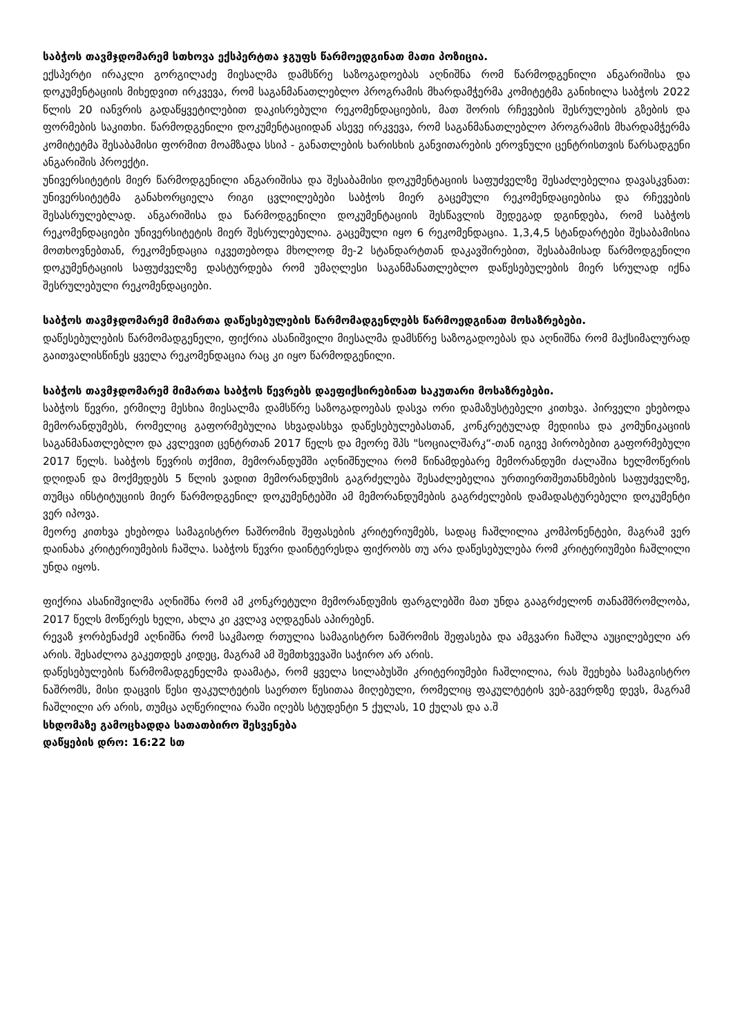საბჭოს თავმჯდომარემ სთხოვა ექსპერტთა ჯგუფს წარმოედგინათ მათი პოზიცია.
ექსპერტი ირაკლი გორგილაძე მიესალმა დამსწრე საზოგადოებას აღნიშნა რომ წარმოდგენილი ანგარიშისა და დოკუმენტაციის მიხედვით ირკვევა, რომ საგანმანათლებლო პროგრამის მხარდამჭერმა კომიტეტმა განიხილა საბჭოს 2022 წლის 20 იანვრის გადაწყვეტილებით დაკისრებული რეკომენდაციების, მათ შორის რჩევების შესრულების გზების და ფორმების საკითხი. წარმოდგენილი დოკუმენტაციიდან ასევე ირკვევა, რომ საგანმანათლებლო პროგრამის მხარდამჭერმა კომიტეტმა შესაბამისი ფორმით მოამზადა სსიპ - განათლების ხარისხის განვითარების ეროვნული ცენტრისთვის წარსადგენი ანგარიშის პროექტი.
უნივერსიტეტის მიერ წარმოდგენილი ანგარიშისა და შესაბამისი დოკუმენტაციის საფუძველზე შესაძლებელია დავასკვნათ: უნივერსიტეტმა განახორციელა რიგი ცვლილებები საბჭოს მიერ გაცემული რეკომენდაციებისა და რჩევების შესასრულებლად. ანგარიშისა და წარმოდგენილი დოკუმენტაციის შესწავლის შედეგად დგინდება, რომ საბჭოს რეკომენდაციები უნივერსიტეტის მიერ შესრულებულია. გაცემული იყო 6 რეკომენდაცია. 1,3,4,5 სტანდარტები შესაბამისია მოთხოვნებთან, რეკომენდაცია იკვეთებოდა მხოლოდ მე-2 სტანდარტთან დაკავშირებით, შესაბამისად წარმოდგენილი დოკუმენტაციის საფუძველზე დასტურდება რომ უმაღლესი საგანმანათლებლო დაწესებულების მიერ სრულად იქნა შესრულებული რეკომენდაციები.
საბჭოს თავმჯდომარემ მიმართა დაწესებულების წარმომადგენლებს წარმოედგინათ მოსაზრებები.
დაწესებულების წარმომადგენელი, ფიქრია ასანიშვილი მიესალმა დამსწრე საზოგადოებას და აღნიშნა რომ მაქსიმალურად გაითვალისწინეს ყველა რეკომენდაცია რაც კი იყო წარმოდგენილი.
საბჭოს თავმჯდომარემ მიმართა საბჭოს წევრებს დაეფიქსირებინათ საკუთარი მოსაზრებები.
საბჭოს წევრი, ერმილე მესხია მიესალმა დამსწრე საზოგადოებას დასვა ორი დამაზუსტებელი კითხვა. პირველი ეხებოდა მემორანდუმებს, რომელიც გაფორმებულია სხვადასხვა დაწესებულებასთან, კონკრეტულად მედიისა და კომუნიკაციის საგანმანათლებლო და კვლევით ცენტრთან 2017 წელს და მეორე შპს "სოციალშარკ“-თან იგივე პირობებით გაფორმებული 2017 წელს. საბჭოს წევრის თქმით, მემორანდუმში აღნიშნულია რომ წინამდებარე მემორანდუმი ძალაშია ხელმოწერის დღიდან და მოქმედებს 5 წლის ვადით მემორანდუმის გაგრძელება შესაძლებელია ურთიერთშეთანხმების საფუძველზე, თუმცა ინსტიტუციის მიერ წარმოდგენილ დოკუმენტებში ამ მემორანდუმების გაგრძელების დამადასტურებელი დოკუმენტი ვერ იპოვა.
მეორე კითხვა ეხებოდა სამაგისტრო ნაშრომის შეფასების კრიტერიუმებს, სადაც ჩაშლილია კომპონენტები, მაგრამ ვერ დაინახა კრიტერიუმების ჩაშლა. საბჭოს წევრი დაინტერესდა ფიქრობს თუ არა დაწესებულება რომ კრიტერიუმები ჩაშლილი უნდა იყოს.
ფიქრია ასანიშვილმა აღნიშნა რომ ამ კონკრეტული მემორანდუმის ფარგლებში მათ უნდა გააგრძელონ თანამშრომლობა, 2017 წელს მოწერეს ხელი, ახლა კი კვლავ აღდგენას აპირებენ.
რევაზ ჯორბენაძემ აღნიშნა რომ საკმაოდ რთულია სამაგისტრო ნაშრომის შეფასება და ამგვარი ჩაშლა აუცილებელი არ არის. შესაძლოა გაკეთდეს კიდეც, მაგრამ ამ შემთხვევაში საჭირო არ არის.
დაწესებულების წარმომადგენელმა დაამატა, რომ ყველა სილაბუსში კრიტერიუმები ჩაშლილია, რას შეეხება სამაგისტრო ნაშრომს, მისი დაცვის წესი ფაკულტეტის საერთო წესითაა მიღებული, რომელიც ფაკულტეტის ვებ-გვერდზე დევს, მაგრამ ჩაშლილი არ არის, თუმცა აღწერილია რაში იღებს სტუდენტი 5 ქულას, 10 ქულას და ა.შ
სხდომაზე გამოცხადდა სათათბირო შესვენება
დაწყების დრო: 16:22 სთ